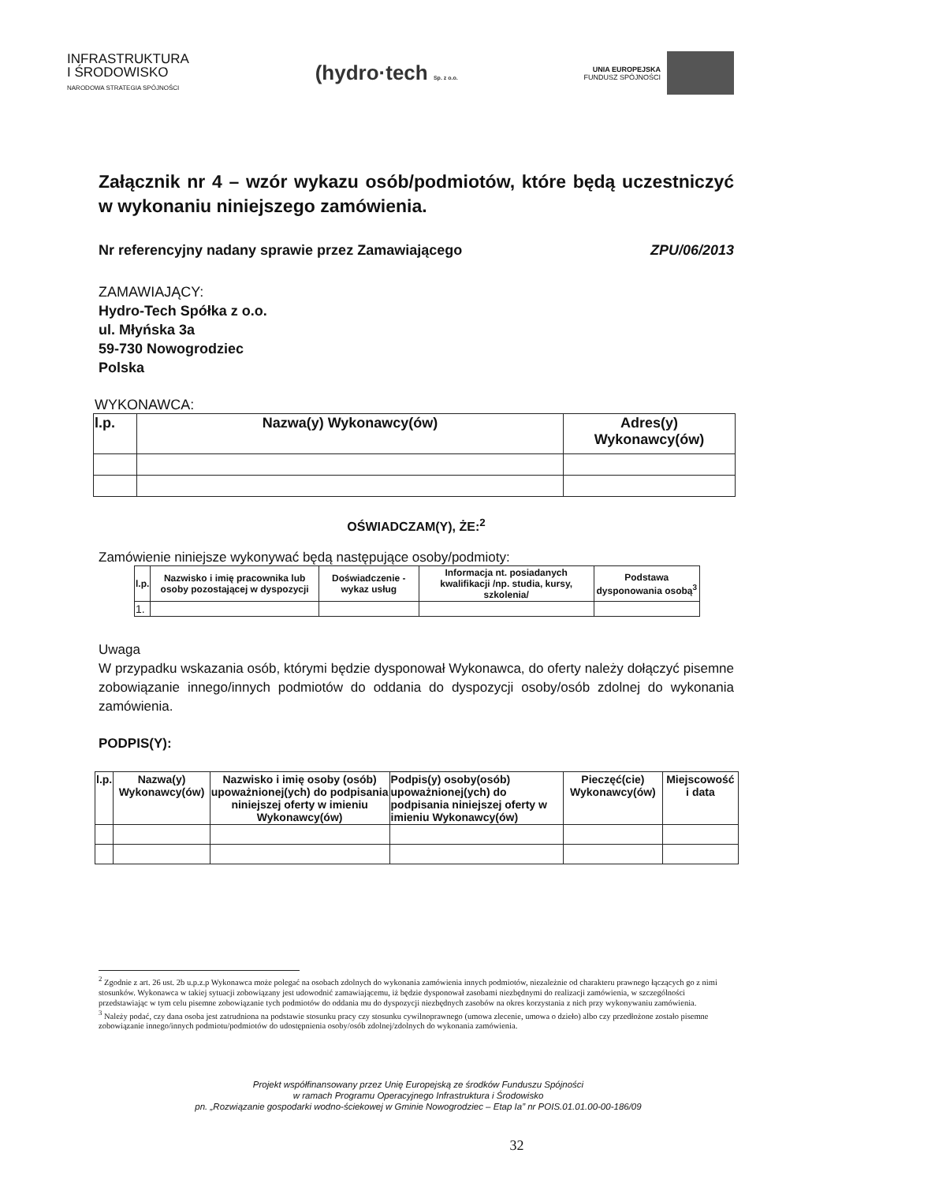INFRASTRUKTURA
I ŚRODOWISKO
NARODOWA STRATEGIA SPÓJNOŚCI
(hydro·tech Sp. z o.o.
UNIA EUROPEJSKA
FUNDUSZ SPÓJNOŚCI
Załącznik nr 4 – wzór wykazu osób/podmiotów, które będą uczestniczyć w wykonaniu niniejszego zamówienia.
Nr referencyjny nadany sprawie przez Zamawiającego ZPU/06/2013
ZAMAWIAJĄCY:
Hydro-Tech Spółka z o.o.
ul. Młyńska 3a
59-730 Nowogrodziec
Polska
WYKONAWCA:
| l.p. | Nazwa(y) Wykonawcy(ów) | Adres(y) Wykonawcy(ów) |
| --- | --- | --- |
OŚWIADCZAM(Y), ŻE:<sup>2</sup>
Zamówienie niniejsze wykonywać będą następujące osoby/podmioty:
| l.p. | Nazwisko i imię pracownika lub osoby pozostającej w dyspozycji | Doświadczenie - wykaz usług | Informacja nt. posiadanych kwalifikacji /np. studia, kursy, szkolenia/ | Podstawa dysponowania osobą<sup>3</sup> |
| --- | --- | --- | --- | --- |
| 1. | | | | |
Uwaga
W przypadku wskazania osób, którymi będzie dysponował Wykonawca, do oferty należy dołączyć pisemne zobowiązanie innego/innych podmiotów do oddania do dyspozycji osoby/osób zdolnej do wykonania zamówienia.
PODPIS(Y):
| l.p. | Nazwa(y) Wykonawcy(ów) | Nazwisko i imię osoby (osób) upoważnionej(ych) do podpisania niniejszej oferty w imieniu Wykonawcy(ów) | Podpis(y) osoby(osób) upoważnionej(ych) do podpisania niniejszej oferty w imieniu Wykonawcy(ów) | Pieczęć(cie) Wykonawcy(ów) | Miejscowość i data |
<sup>2</sup> Zgodnie z art. 26 ust. 2b u.p.z.p Wykonawca może polegać na osobach zdolnych do wykonania zamówienia innych podmiotów, niezależnie od charakteru prawnego łączących go z nimi stosunków. Wykonawca w takiej sytuacji zobowiązany jest udowodnić zamawiającemu, iż będzie dysponował zasobami niezbędnymi do realizacji zamówienia, w szczególności przedstawiając w tym celu pisemne zobowiązanie tych podmiotów do oddania mu do dyspozycji niezbędnych zasobów na okres korzystania z nich przy wykonywaniu zamówienia.
<sup>3</sup> Należy podać, czy dana osoba jest zatrudniona na podstawie stosunku pracy czy stosunku cywilnoprawnego (umowa zlecenie, umowa o dzieło) albo czy przedłożone zostało pisemne zobowiązanie innego/innych podmiotu/podmiotów do udostępnienia osoby/osób zdolnej/zdolnych do wykonania zamówienia.
Projekt współfinansowany przez Unię Europejską ze środków Funduszu Spójności
w ramach Programu Operacyjnego Infrastruktura i Środowisko
pn. „Rozwiązanie gospodarki wodno-ściekowej w Gminie Nowogrodziec – Etap Ia” nr POIS.01.01.00-00-186/09
32